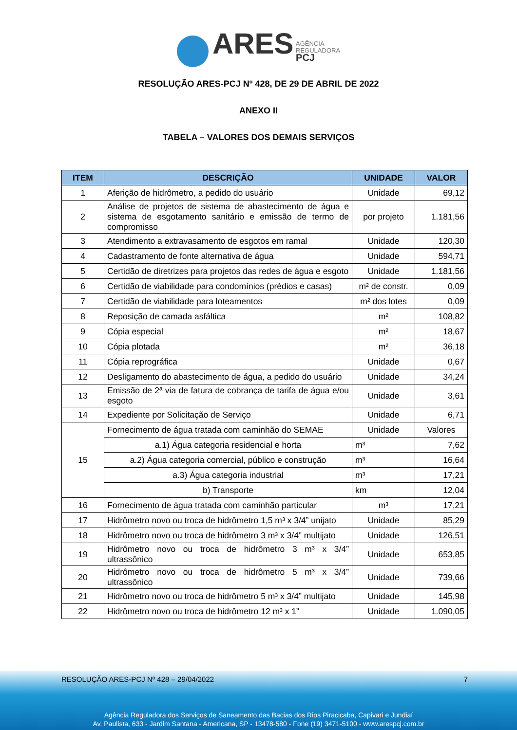ARES AGÊNCIA
REGULADORA
PCJ
RESOLUÇÃO ARES-PCJ Nº 428, DE 29 DE ABRIL DE 2022
ANEXO II
TABELA – VALORES DOS DEMAIS SERVIÇOS
| ITEM | DESCRIÇÃO | UNIDADE | VALOR |
| --- | --- | --- | --- |
| 1 | Aferição de hidrômetro, a pedido do usuário | Unidade | 69,12 |
| 2 | Análise de projetos de sistema de abastecimento de água e sistema de esgotamento sanitário e emissão de termo de compromisso | por projeto | 1.181,56 |
| 3 | Atendimento a extravasamento de esgotos em ramal | Unidade | 120,30 |
| 4 | Cadastramento de fonte alternativa de água | Unidade | 594,71 |
| 5 | Certidão de diretrizes para projetos das redes de água e esgoto | Unidade | 1.181,56 |
| 6 | Certidão de viabilidade para condomínios (prédios e casas) | m² de constr. | 0,09 |
| 7 | Certidão de viabilidade para loteamentos | m² dos lotes | 0,09 |
| 8 | Reposição de camada asfáltica | m² | 108,82 |
| 9 | Cópia especial | m² | 18,67 |
| 10 | Cópia plotada | m² | 36,18 |
| 11 | Cópia reprográfica | Unidade | 0,67 |
| 12 | Desligamento do abastecimento de água, a pedido do usuário | Unidade | 34,24 |
| 13 | Emissão de 2ª via de fatura de cobrança de tarifa de água e/ou esgoto | Unidade | 3,61 |
| 14 | Expediente por Solicitação de Serviço | Unidade | 6,71 |
| 15 | Fornecimento de água tratada com caminhão do SEMAE | Unidade | Valores |
| | a.1) Água categoria residencial e horta | m³ | 7,62 |
| | a.2) Água categoria comercial, público e construção | m³ | 16,64 |
| | a.3) Água categoria industrial | m³ | 17,21 |
| | b) Transporte | km | 12,04 |
| 16 | Fornecimento de água tratada com caminhão particular | m³ | 17,21 |
| 17 | Hidrômetro novo ou troca de hidrômetro 1,5 m³ x 3/4” unijato | Unidade | 85,29 |
| 18 | Hidrômetro novo ou troca de hidrômetro 3 m³ x 3/4” multijato | Unidade | 126,51 |
| 19 | Hidrômetro novo ou troca de hidrômetro 3 m³ x 3/4” ultrassônico | Unidade | 653,85 |
| 20 | Hidrômetro novo ou troca de hidrômetro 5 m³ x 3/4” ultrassônico | Unidade | 739,66 |
| 21 | Hidrômetro novo ou troca de hidrômetro 5 m³ x 3/4” multijato | Unidade | 145,98 |
| 22 | Hidrômetro novo ou troca de hidrômetro 12 m³ x 1” | Unidade | 1.090,05 |
RESOLUÇÃO ARES-PCJ Nº 428 – 29/04/2022 7
Agência Reguladora dos Serviços de Saneamento das Bacias dos Rios Piracicaba, Capivari e Jundiaí
Av. Paulista, 633 - Jardim Santana - Americana, SP - 13478-580 - Fone (19) 3471-5100 - www.arespcj.com.br